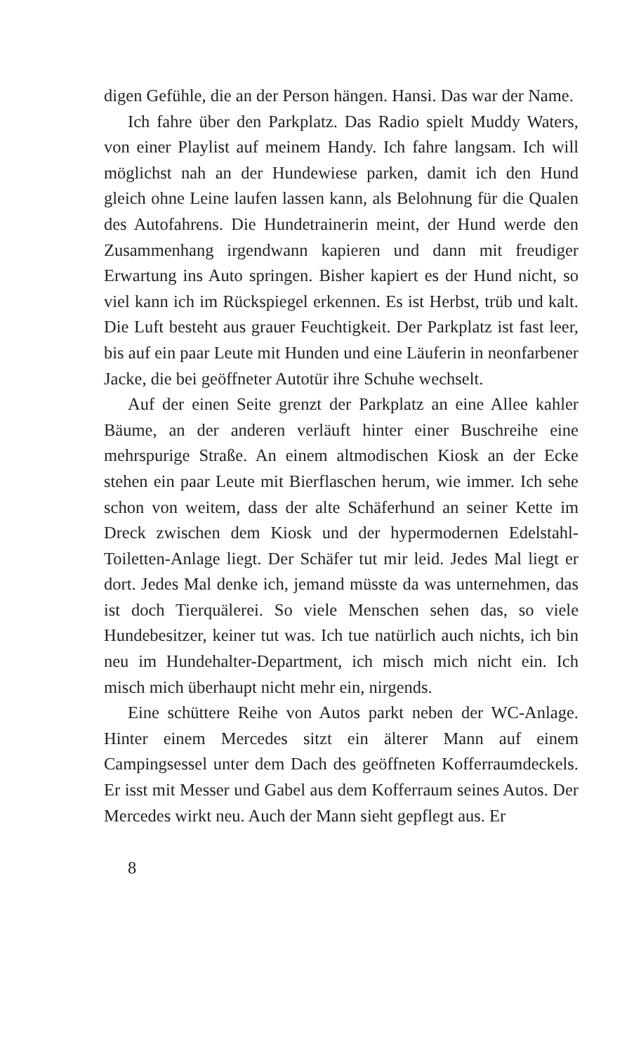digen Gefühle, die an der Person hängen. Hansi. Das war der Name.
Ich fahre über den Parkplatz. Das Radio spielt Muddy Waters, von einer Playlist auf meinem Handy. Ich fahre langsam. Ich will möglichst nah an der Hundewiese parken, damit ich den Hund gleich ohne Leine laufen lassen kann, als Belohnung für die Qualen des Autofahrens. Die Hundetrainerin meint, der Hund werde den Zusammenhang irgendwann kapieren und dann mit freudiger Erwartung ins Auto springen. Bisher kapiert es der Hund nicht, so viel kann ich im Rückspiegel erkennen. Es ist Herbst, trüb und kalt. Die Luft besteht aus grauer Feuchtigkeit. Der Parkplatz ist fast leer, bis auf ein paar Leute mit Hunden und eine Läuferin in neonfarbener Jacke, die bei geöffneter Autotür ihre Schuhe wechselt.
Auf der einen Seite grenzt der Parkplatz an eine Allee kahler Bäume, an der anderen verläuft hinter einer Buschreihe eine mehrspurige Straße. An einem altmodischen Kiosk an der Ecke stehen ein paar Leute mit Bierflaschen herum, wie immer. Ich sehe schon von weitem, dass der alte Schäferhund an seiner Kette im Dreck zwischen dem Kiosk und der hypermodernen Edelstahl-Toiletten-Anlage liegt. Der Schäfer tut mir leid. Jedes Mal liegt er dort. Jedes Mal denke ich, jemand müsste da was unternehmen, das ist doch Tierquälerei. So viele Menschen sehen das, so viele Hundebesitzer, keiner tut was. Ich tue natürlich auch nichts, ich bin neu im Hundehalter-Department, ich misch mich nicht ein. Ich misch mich überhaupt nicht mehr ein, nirgends.
Eine schüttere Reihe von Autos parkt neben der WC-Anlage. Hinter einem Mercedes sitzt ein älterer Mann auf einem Campingsessel unter dem Dach des geöffneten Kofferraumdeckels. Er isst mit Messer und Gabel aus dem Kofferraum seines Autos. Der Mercedes wirkt neu. Auch der Mann sieht gepflegt aus. Er
8